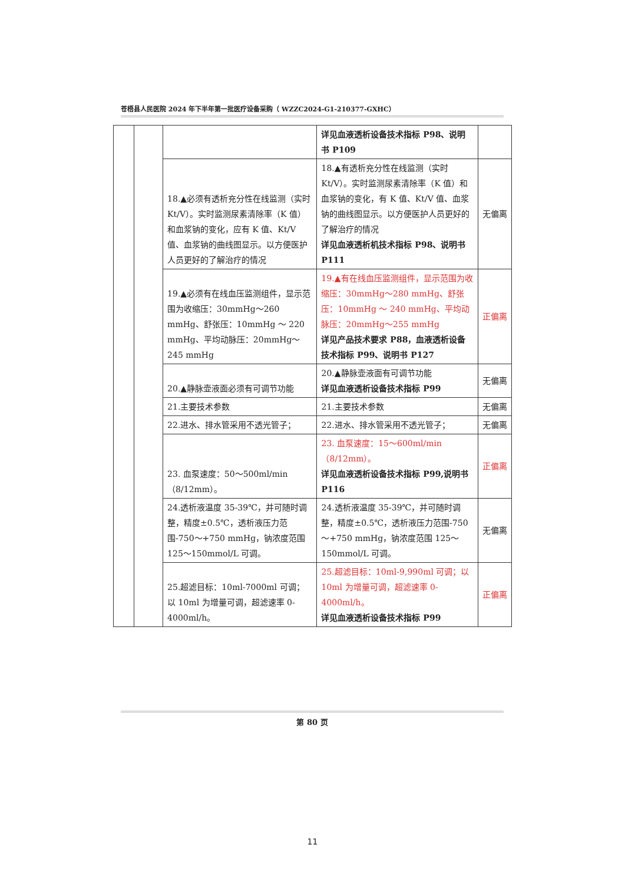苍梧县人民医院 2024 年下半年第一批医疗设备采购（ WZZC2024-G1-210377-GXHC）
| | | | 详见血液透析设备技术指标 P98、说明书 P109 | |
| | | 18.▲必须有透析充分性在线监测（实时 Kt/V）。实时监测尿素清除率（K 值）和血浆钠的变化，应有 K 值、Kt/V 值、血浆钠的曲线图显示。以方便医护人员更好的了解治疗的情况 | 18.▲有透析充分性在线监测（实时 Kt/V）。实时监测尿素清除率（K 值）和血浆钠的变化，有 K 值、Kt/V 值、血浆钠的曲线图显示。以方便医护人员更好的了解治疗的情况 详见血液透析机技术指标 P98、说明书 P111 | 无偏离 |
| | | 19.▲必须有在线血压监测组件，显示范围为收缩压：30mmHg～260 mmHg、舒张压：10mmHg ～ 220 mmHg、平均动脉压：20mmHg～245 mmHg | 19.▲有在线血压监测组件，显示范围为收缩压：30mmHg～280 mmHg、舒张压：10mmHg ～ 240 mmHg、平均动脉压：20mmHg～255 mmHg 详见产品技术要求 P88，血液透析设备技术指标 P99、说明书 P127 | 正偏离 |
| | | 20.▲静脉壶液面必须有可调节功能 | 20.▲静脉壶液面有可调节功能 详见血液透析设备技术指标 P99 | 无偏离 |
| | | 21.主要技术参数 | 21.主要技术参数 | 无偏离 |
| | | 22.进水、排水管采用不透光管子； | 22.进水、排水管采用不透光管子； | 无偏离 |
| | | 23. 血泵速度：50～500ml/min（8/12mm）。 | 23. 血泵速度：15～600ml/min（8/12mm）。 详见血液透析设备技术指标 P99,说明书 P116 | 正偏离 |
| | | 24.透析液温度 35-39℃，并可随时调整，精度±0.5℃，透析液压力范围-750～+750 mmHg，钠浓度范围 125～150mmol/L 可调。 | 24.透析液温度 35-39℃，并可随时调整，精度±0.5℃，透析液压力范围-750～+750 mmHg，钠浓度范围 125～150mmol/L 可调。 | 无偏离 |
| | | 25.超滤目标：10ml-7000ml 可调；以 10ml 为增量可调，超滤速率 0-4000ml/h。 | 25.超滤目标：10ml-9,990ml 可调；以 10ml 为增量可调，超滤速率 0-4000ml/h。 详见血液透析设备技术指标 P99 | 正偏离 |
第 80 页
11